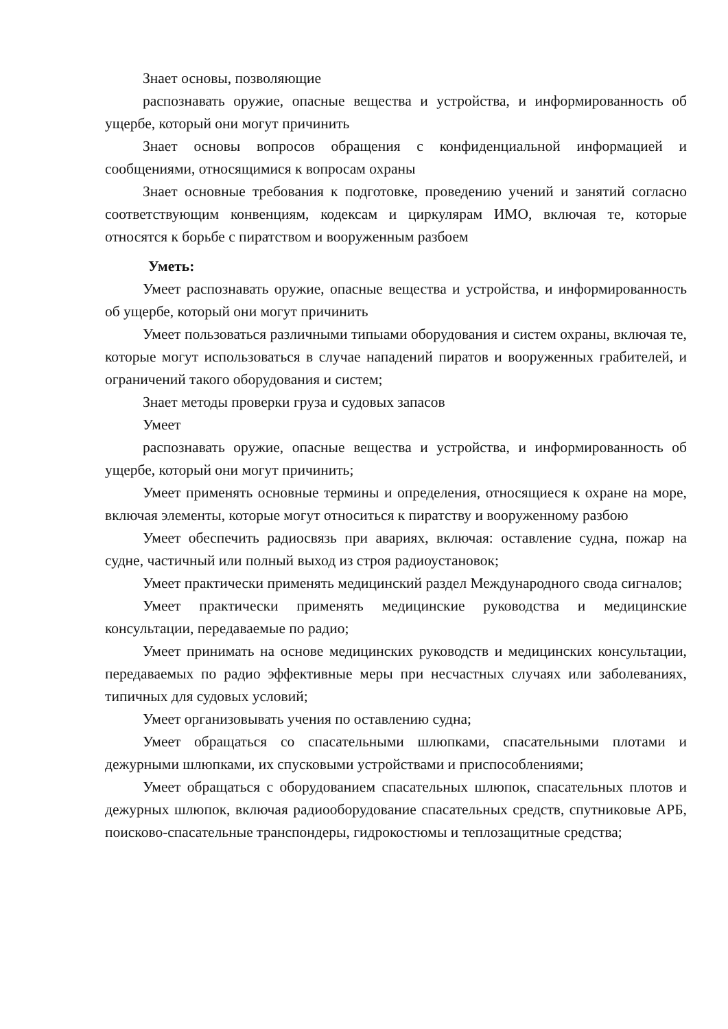Знает основы, позволяющие
распознавать оружие, опасные вещества и устройства, и информированность об ущербе, который они могут причинить
Знает основы вопросов обращения с конфиденциальной информацией и сообщениями, относящимися к вопросам охраны
Знает основные требования к подготовке, проведению учений и занятий согласно соответствующим конвенциям, кодексам и циркулярам ИМО, включая те, которые относятся к борьбе с пиратством и вооруженным разбоем
Уметь:
Умеет распознавать оружие, опасные вещества и устройства, и информированность об ущербе, который они могут причинить
Умеет пользоваться различными типыами оборудования и систем охраны, включая те, которые могут использоваться в случае нападений пиратов и вооруженных грабителей, и ограничений такого оборудования и систем;
Знает методы проверки груза и судовых запасов
Умеет
распознавать оружие, опасные вещества и устройства, и информированность об ущербе, который они могут причинить;
Умеет применять основные термины и определения, относящиеся к охране на море, включая элементы, которые могут относиться к пиратству и вооруженному разбою
Умеет обеспечить радиосвязь при авариях, включая: оставление судна, пожар на судне, частичный или полный выход из строя радиоустановок;
Умеет практически применять медицинский раздел Международного свода сигналов;
Умеет практически применять медицинские руководства и медицинские консультации, передаваемые по радио;
Умеет принимать на основе медицинских руководств и медицинских консультации, передаваемых по радио эффективные меры при несчастных случаях или заболеваниях, типичных для судовых условий;
Умеет организовывать учения по оставлению судна;
Умеет обращаться со спасательными шлюпками, спасательными плотами и дежурными шлюпками, их спусковыми устройствами и приспособлениями;
Умеет обращаться с оборудованием спасательных шлюпок, спасательных плотов и дежурных шлюпок, включая радиооборудование спасательных средств, спутниковые АРБ, поисково-спасательные транспондеры, гидрокостюмы и теплозащитные средства;